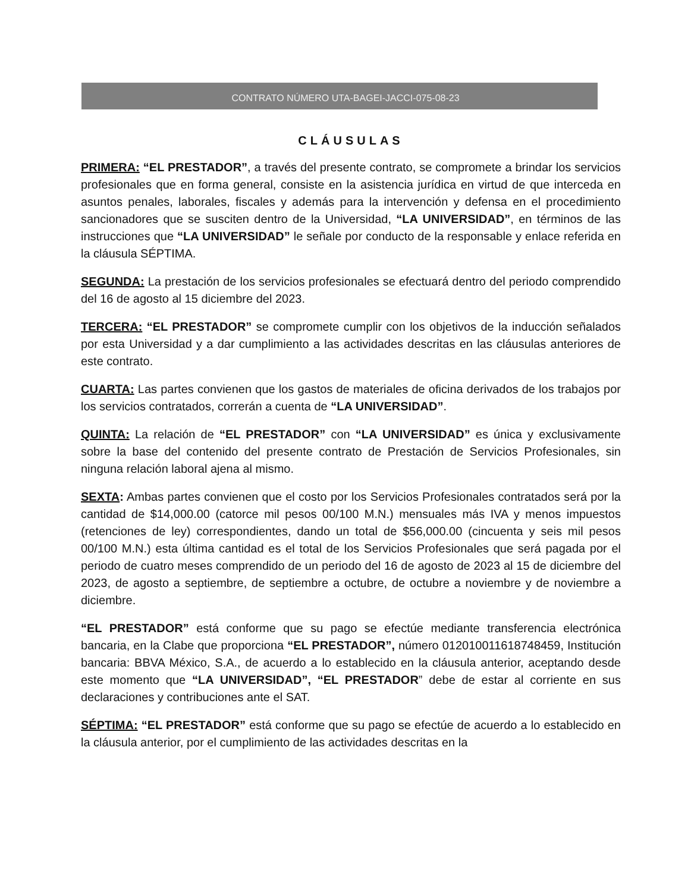CONTRATO NÚMERO UTA-BAGEI-JACCI-075-08-23
CLÁUSULAS
PRIMERA: “EL PRESTADOR”, a través del presente contrato, se compromete a brindar los servicios profesionales que en forma general, consiste en la asistencia jurídica en virtud de que interceda en asuntos penales, laborales, fiscales y además para la intervención y defensa en el procedimiento sancionadores que se susciten dentro de la Universidad, “LA UNIVERSIDAD”, en términos de las instrucciones que “LA UNIVERSIDAD” le señale por conducto de la responsable y enlace referida en la cláusula SÉPTIMA.
SEGUNDA: La prestación de los servicios profesionales se efectuará dentro del periodo comprendido del 16 de agosto al 15 diciembre del 2023.
TERCERA: “EL PRESTADOR” se compromete cumplir con los objetivos de la inducción señalados por esta Universidad y a dar cumplimiento a las actividades descritas en las cláusulas anteriores de este contrato.
CUARTA: Las partes convienen que los gastos de materiales de oficina derivados de los trabajos por los servicios contratados, correrán a cuenta de “LA UNIVERSIDAD”.
QUINTA: La relación de “EL PRESTADOR” con “LA UNIVERSIDAD” es única y exclusivamente sobre la base del contenido del presente contrato de Prestación de Servicios Profesionales, sin ninguna relación laboral ajena al mismo.
SEXTA: Ambas partes convienen que el costo por los Servicios Profesionales contratados será por la cantidad de $14,000.00 (catorce mil pesos 00/100 M.N.) mensuales más IVA y menos impuestos (retenciones de ley) correspondientes, dando un total de $56,000.00 (cincuenta y seis mil pesos 00/100 M.N.) esta última cantidad es el total de los Servicios Profesionales que será pagada por el periodo de cuatro meses comprendido de un periodo del 16 de agosto de 2023 al 15 de diciembre del 2023, de agosto a septiembre, de septiembre a octubre, de octubre a noviembre y de noviembre a diciembre.
“EL PRESTADOR” está conforme que su pago se efectúe mediante transferencia electrónica bancaria, en la Clabe que proporciona “EL PRESTADOR”, número 012010011618748459, Institución bancaria: BBVA México, S.A., de acuerdo a lo establecido en la cláusula anterior, aceptando desde este momento que “LA UNIVERSIDAD”, “EL PRESTADOR” debe de estar al corriente en sus declaraciones y contribuciones ante el SAT.
SÉPTIMA: “EL PRESTADOR” está conforme que su pago se efectúe de acuerdo a lo establecido en la cláusula anterior, por el cumplimiento de las actividades descritas en la